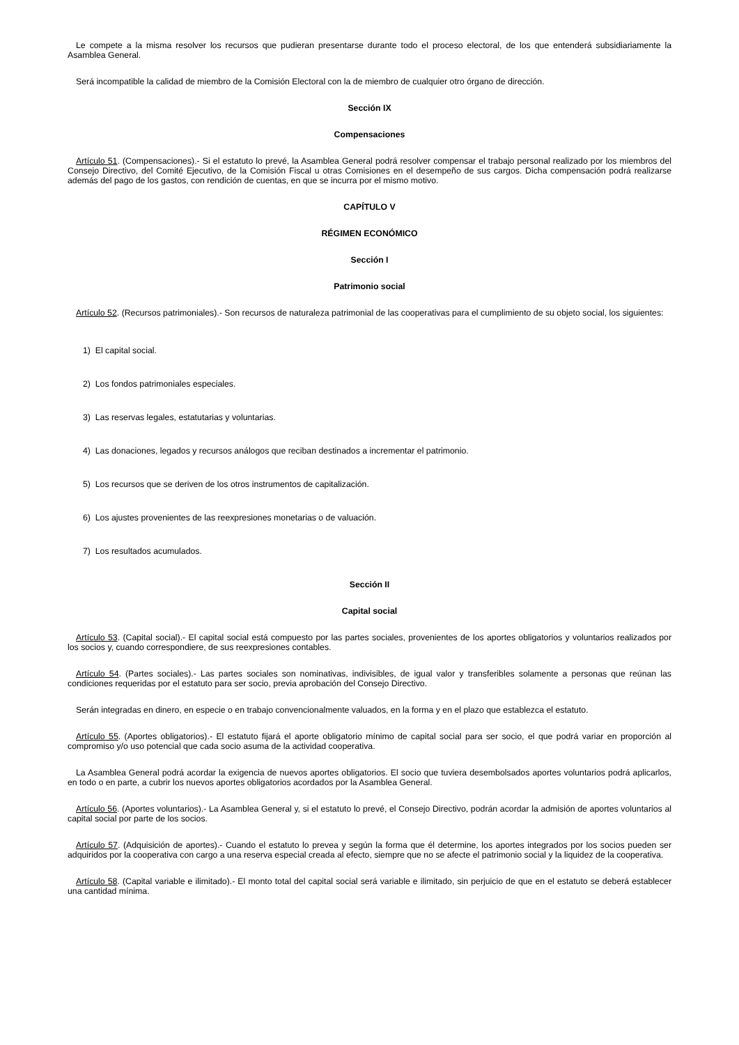Le compete a la misma resolver los recursos que pudieran presentarse durante todo el proceso electoral, de los que entenderá subsidiariamente la Asamblea General.
Será incompatible la calidad de miembro de la Comisión Electoral con la de miembro de cualquier otro órgano de dirección.
Sección IX
Compensaciones
Artículo 51. (Compensaciones).- Si el estatuto lo prevé, la Asamblea General podrá resolver compensar el trabajo personal realizado por los miembros del Consejo Directivo, del Comité Ejecutivo, de la Comisión Fiscal u otras Comisiones en el desempeño de sus cargos. Dicha compensación podrá realizarse además del pago de los gastos, con rendición de cuentas, en que se incurra por el mismo motivo.
CAPÍTULO V
RÉGIMEN ECONÓMICO
Sección I
Patrimonio social
Artículo 52. (Recursos patrimoniales).- Son recursos de naturaleza patrimonial de las cooperativas para el cumplimiento de su objeto social, los siguientes:
1) El capital social.
2) Los fondos patrimoniales especiales.
3) Las reservas legales, estatutarias y voluntarias.
4) Las donaciones, legados y recursos análogos que reciban destinados a incrementar el patrimonio.
5) Los recursos que se deriven de los otros instrumentos de capitalización.
6) Los ajustes provenientes de las reexpresiones monetarias o de valuación.
7) Los resultados acumulados.
Sección II
Capital social
Artículo 53. (Capital social).- El capital social está compuesto por las partes sociales, provenientes de los aportes obligatorios y voluntarios realizados por los socios y, cuando correspondiere, de sus reexpresiones contables.
Artículo 54. (Partes sociales).- Las partes sociales son nominativas, indivisibles, de igual valor y transferibles solamente a personas que reúnan las condiciones requeridas por el estatuto para ser socio, previa aprobación del Consejo Directivo.
Serán integradas en dinero, en especie o en trabajo convencionalmente valuados, en la forma y en el plazo que establezca el estatuto.
Artículo 55. (Aportes obligatorios).- El estatuto fijará el aporte obligatorio mínimo de capital social para ser socio, el que podrá variar en proporción al compromiso y/o uso potencial que cada socio asuma de la actividad cooperativa.
La Asamblea General podrá acordar la exigencia de nuevos aportes obligatorios. El socio que tuviera desembolsados aportes voluntarios podrá aplicarlos, en todo o en parte, a cubrir los nuevos aportes obligatorios acordados por la Asamblea General.
Artículo 56. (Aportes voluntarios).- La Asamblea General y, si el estatuto lo prevé, el Consejo Directivo, podrán acordar la admisión de aportes voluntarios al capital social por parte de los socios.
Artículo 57. (Adquisición de aportes).- Cuando el estatuto lo prevea y según la forma que él determine, los aportes integrados por los socios pueden ser adquiridos por la cooperativa con cargo a una reserva especial creada al efecto, siempre que no se afecte el patrimonio social y la liquidez de la cooperativa.
Artículo 58. (Capital variable e ilimitado).- El monto total del capital social será variable e ilimitado, sin perjuicio de que en el estatuto se deberá establecer una cantidad mínima.